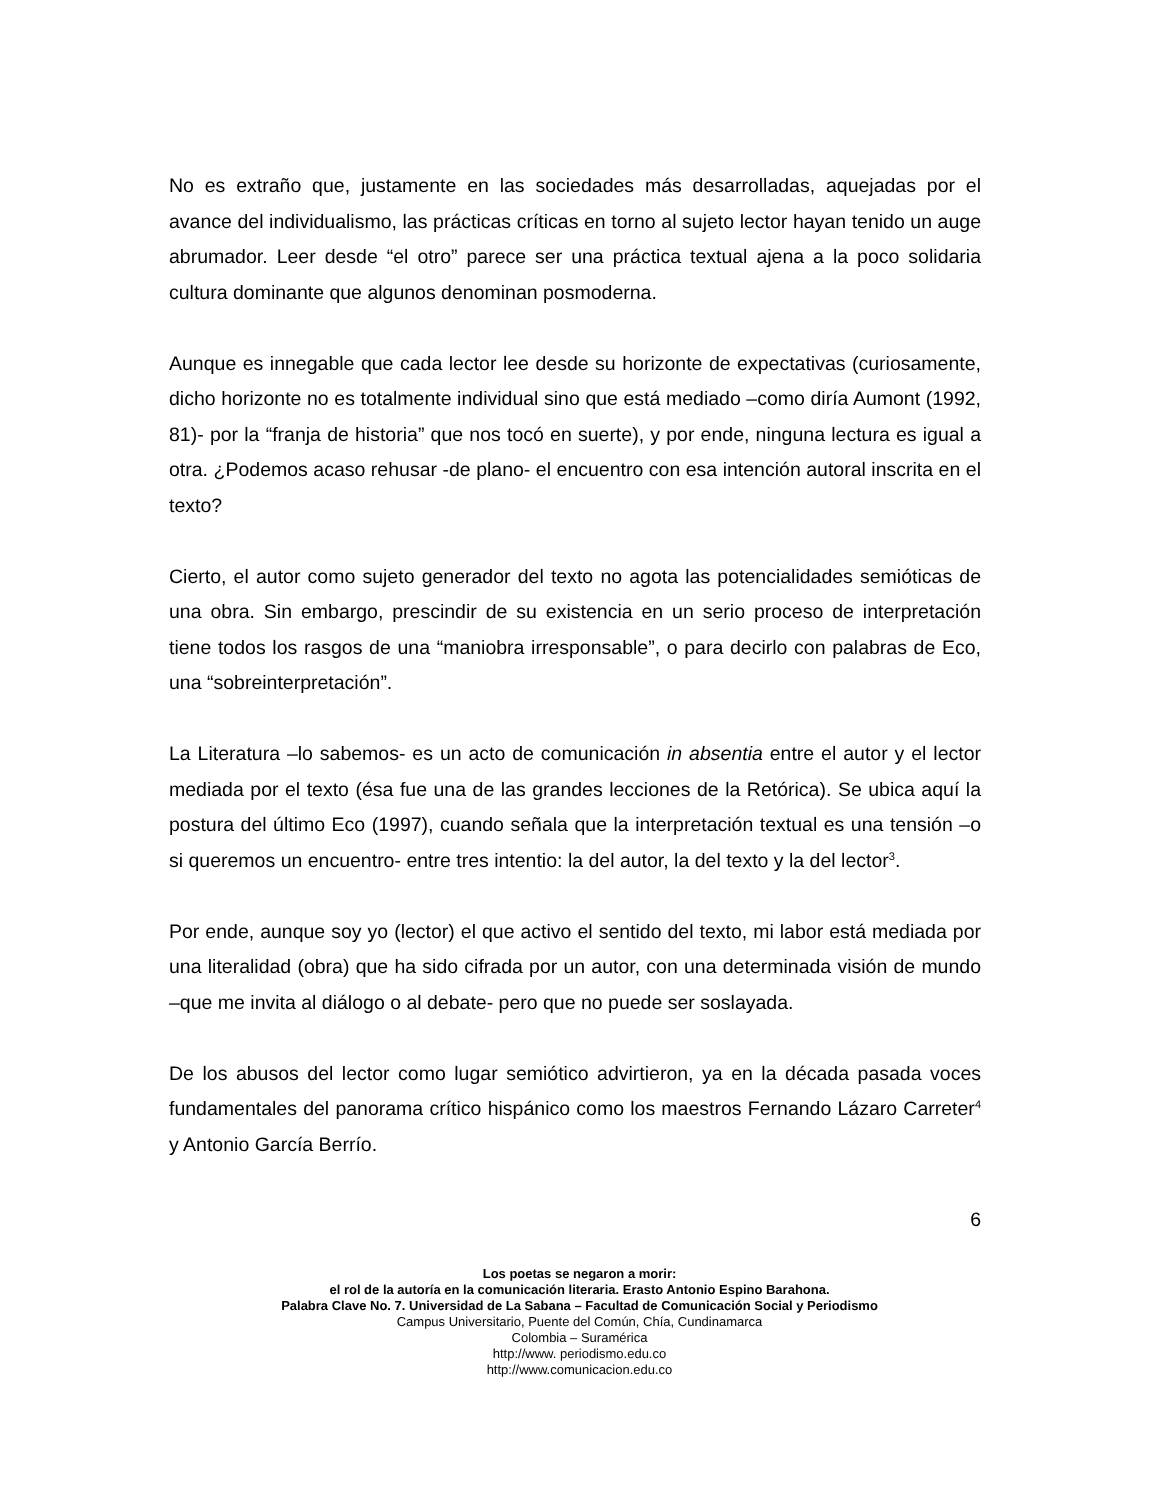No es extraño que, justamente en las sociedades más desarrolladas, aquejadas por el avance del individualismo, las prácticas críticas en torno al sujeto lector hayan tenido un auge abrumador. Leer desde “el otro” parece ser una práctica textual ajena a la poco solidaria cultura dominante que algunos denominan posmoderna.
Aunque es innegable que cada lector lee desde su horizonte de expectativas (curiosamente, dicho horizonte no es totalmente individual sino que está mediado –como diría Aumont (1992, 81)- por la “franja de historia” que nos tocó en suerte), y por ende, ninguna lectura es igual a otra. ¿Podemos acaso rehusar -de plano- el encuentro con esa intención autoral inscrita en el texto?
Cierto, el autor como sujeto generador del texto no agota las potencialidades semióticas de una obra. Sin embargo, prescindir de su existencia en un serio proceso de interpretación tiene todos los rasgos de una “maniobra irresponsable”, o para decirlo con palabras de Eco, una “sobreinterpretación”.
La Literatura –lo sabemos- es un acto de comunicación in absentia entre el autor y el lector mediada por el texto (ésa fue una de las grandes lecciones de la Retórica). Se ubica aquí la postura del último Eco (1997), cuando señala que la interpretación textual es una tensión –o si queremos un encuentro- entre tres intentio: la del autor, la del texto y la del lector<sup>3</sup>.
Por ende, aunque soy yo (lector) el que activo el sentido del texto, mi labor está mediada por una literalidad (obra) que ha sido cifrada por un autor, con una determinada visión de mundo –que me invita al diálogo o al debate- pero que no puede ser soslayada.
De los abusos del lector como lugar semiótico advirtieron, ya en la década pasada voces fundamentales del panorama crítico hispánico como los maestros Fernando Lázaro Carreter<sup>4</sup> y Antonio García Berrío.
6
Los poetas se negaron a morir:
el rol de la autoría en la comunicación literaria. Erasto Antonio Espino Barahona.
Palabra Clave No. 7. Universidad de La Sabana – Facultad de Comunicación Social y Periodismo
Campus Universitario, Puente del Común, Chía, Cundinamarca
Colombia – Suramérica
http://www. periodismo.edu.co
http://www.comunicacion.edu.co